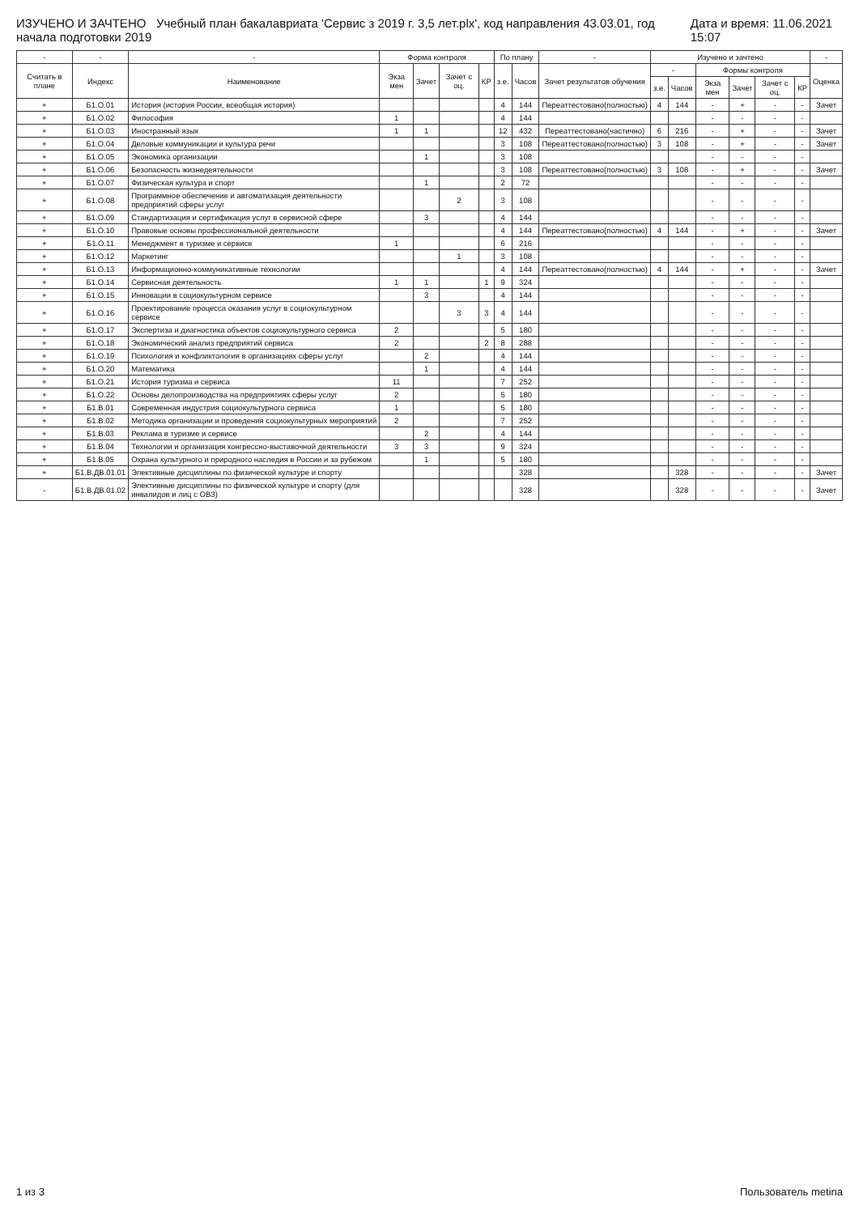ИЗУЧЕНО И ЗАЧТЕНО Учебный план бакалавриата 'Сервис з 2019 г. 3,5 лет.plx', код направления 43.03.01, год начала подготовки 2019 Дата и время: 11.06.2021 15:07
| - | - | - | Форма контроля | | | | По плану | | - | Изучено и зачтено | | | | | | - |
| --- | --- | --- | --- | --- | --- | --- | --- | --- | --- | --- | --- | --- | --- | --- | --- | --- |
| Считать в плане | Индекс | Наименование | Экза мен | Зачет | Зачет с оц. | КР | з.е. | Часов | Зачет результатов обучения | - | | Формы контроля | | | | Оценка |
| | | | | | | | | | | з.е. | Часов | Экза мен | Зачет | Зачет с оц. | КР | |
| + | Б1.О.01 | История (история России, всеобщая история) | | | | | 4 | 144 | Переаттестовано(полностью) | 4 | 144 | - | + | - | - | Зачет |
| + | Б1.О.02 | Философия | 1 | | | | 4 | 144 | | | | - | - | - | - | |
| + | Б1.О.03 | Иностранный язык | 1 | 1 | | | 12 | 432 | Переаттестовано(частично) | 6 | 216 | - | + | - | - | Зачет |
| + | Б1.О.04 | Деловые коммуникации и культура речи | | | | | 3 | 108 | Переаттестовано(полностью) | 3 | 108 | - | + | - | - | Зачет |
| + | Б1.О.05 | Экономика организации | | 1 | | | 3 | 108 | | | | - | - | - | - | |
| + | Б1.О.06 | Безопасность жизнедеятельности | | | | | 3 | 108 | Переаттестовано(полностью) | 3 | 108 | - | + | - | - | Зачет |
| + | Б1.О.07 | Физическая культура и спорт | | 1 | | | 2 | 72 | | | | - | - | - | - | |
| + | Б1.О.08 | Программное обеспечение и автоматизация деятельности предприятий сферы услуг | | | 2 | | 3 | 108 | | | | - | - | - | - | |
| + | Б1.О.09 | Стандартизация и сертификация услуг в сервисной сфере | | 3 | | | 4 | 144 | | | | - | - | - | - | |
| + | Б1.О.10 | Правовые основы профессиональной деятельности | | | | | 4 | 144 | Переаттестовано(полностью) | 4 | 144 | - | + | - | - | Зачет |
| + | Б1.О.11 | Менеджмент в туризме и сервисе | 1 | | | | 6 | 216 | | | | - | - | - | - | |
| + | Б1.О.12 | Маркетинг | | | 1 | | 3 | 108 | | | | - | - | - | - | |
| + | Б1.О.13 | Информационно-коммуникативные технологии | | | | | 4 | 144 | Переаттестовано(полностью) | 4 | 144 | - | + | - | - | Зачет |
| + | Б1.О.14 | Сервисная деятельность | 1 | 1 | | 1 | 9 | 324 | | | | - | - | - | - | |
| + | Б1.О.15 | Инновации в социокультурном сервисе | | 3 | | | 4 | 144 | | | | - | - | - | - | |
| + | Б1.О.16 | Проектирование процесса оказания услуг в социокультурном сервисе | | | 3 | 3 | 4 | 144 | | | | - | - | - | - | |
| + | Б1.О.17 | Экспертиза и диагностика объектов социокультурного сервиса | 2 | | | | 5 | 180 | | | | - | - | - | - | |
| + | Б1.О.18 | Экономический анализ предприятий сервиса | 2 | | | 2 | 8 | 288 | | | | - | - | - | - | |
| + | Б1.О.19 | Психология и конфликтология в организациях сферы услуг | | 2 | | | 4 | 144 | | | | - | - | - | - | |
| + | Б1.О.20 | Математика | | 1 | | | 4 | 144 | | | | - | - | - | - | |
| + | Б1.О.21 | История туризма и сервиса | 11 | | | | 7 | 252 | | | | - | - | - | - | |
| + | Б1.О.22 | Основы делопроизводства на предприятиях сферы услуг | 2 | | | | 5 | 180 | | | | - | - | - | - | |
| + | Б1.В.01 | Современная индустрия социокультурного сервиса | 1 | | | | 5 | 180 | | | | - | - | - | - | |
| + | Б1.В.02 | Методика организации и проведения социокультурных мероприятий | 2 | | | | 7 | 252 | | | | - | - | - | - | |
| + | Б1.В.03 | Реклама в туризме и сервисе | | 2 | | | 4 | 144 | | | | - | - | - | - | |
| + | Б1.В.04 | Технологии и организация конгрессно-выставочной деятельности | 3 | 3 | | | 9 | 324 | | | | - | - | - | - | |
| + | Б1.В.05 | Охрана культурного и природного наследия в России и за рубежом | | 1 | | | 5 | 180 | | | | - | - | - | - | |
| + | Б1.В.ДВ.01.01 | Элективные дисциплины по физической культуре и спорту | | | | | | 328 | | | 328 | - | - | - | - | Зачет |
| - | Б1.В.ДВ.01.02 | Элективные дисциплины по физической культуре и спорту (для инвалидов и лиц с ОВЗ) | | | | | | 328 | | | 328 | - | - | - | - | Зачет |
1 из 3 Пользователь metina